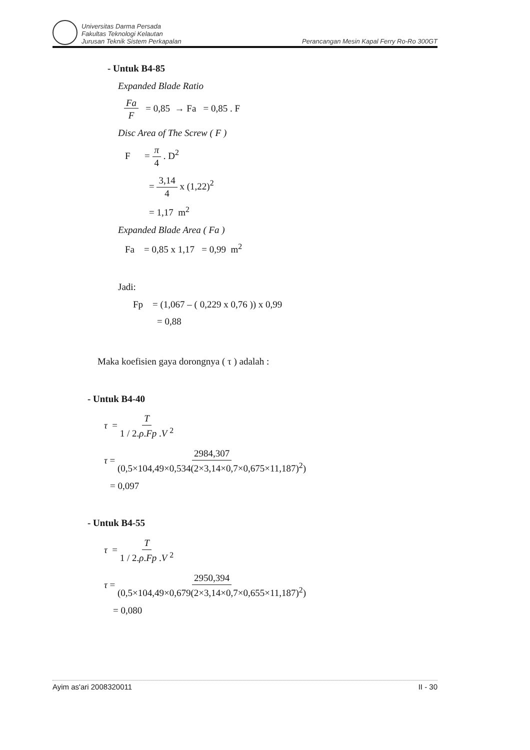Universitas Darma Persada
Fakultas Teknologi Kelautan
Jurusan Teknik Sistem Perkapalan
Perancangan Mesin Kapal Ferry Ro-Ro 300GT
- Untuk B4-85
Expanded Blade Ratio
Fa F = 0,85 → Fa = 0,85 . F
Disc Area of The Screw ( F )
F = π 4 . D<sup>2</sup>
= 3,14 4 x (1,22)<sup>2</sup>
= 1,17 m<sup>2</sup>
Expanded Blade Area ( Fa )
Fa = 0,85 x 1,17 = 0,99 m<sup>2</sup>
Jadi:
Fp = (1,067 – ( 0,229 x 0,76 )) x 0,99
= 0,88
Maka koefisien gaya dorongnya ( τ ) adalah :
- Untuk B4-40
τ = T 1 / 2.ρ.Fp .V <sup>2</sup>
τ = 2984,307 (0,5×104,49×0,534(2×3,14×0,7×0,675×11,187)<sup>2</sup>)
= 0,097
- Untuk B4-55
τ = T 1 / 2.ρ.Fp .V <sup>2</sup>
τ = 2950,394 (0,5×104,49×0,679(2×3,14×0,7×0,655×11,187)<sup>2</sup>)
= 0,080
Ayim as'ari 2008320011 II - 30